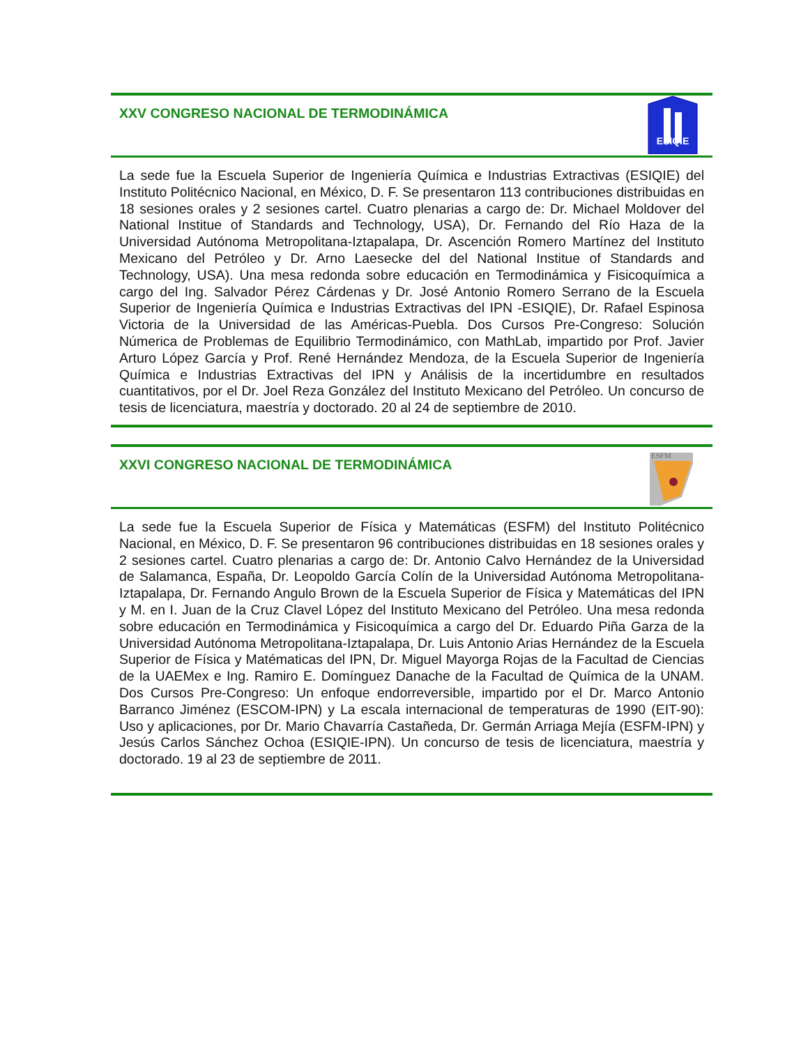XXV CONGRESO NACIONAL DE TERMODINÁMICA
ESIQIE
La sede fue la Escuela Superior de Ingeniería Química e Industrias Extractivas (ESIQIE) del Instituto Politécnico Nacional, en México, D. F. Se presentaron 113 contribuciones distribuidas en 18 sesiones orales y 2 sesiones cartel. Cuatro plenarias a cargo de: Dr. Michael Moldover del National Institue of Standards and Technology, USA), Dr. Fernando del Río Haza de la Universidad Autónoma Metropolitana-Iztapalapa, Dr. Ascención Romero Martínez del Instituto Mexicano del Petróleo y Dr. Arno Laesecke del del National Institue of Standards and Technology, USA). Una mesa redonda sobre educación en Termodinámica y Fisicoquímica a cargo del Ing. Salvador Pérez Cárdenas y Dr. José Antonio Romero Serrano de la Escuela Superior de Ingeniería Química e Industrias Extractivas del IPN -ESIQIE), Dr. Rafael Espinosa Victoria de la Universidad de las Américas-Puebla. Dos Cursos Pre-Congreso: Solución Númerica de Problemas de Equilibrio Termodinámico, con MathLab, impartido por Prof. Javier Arturo López García y Prof. René Hernández Mendoza, de la Escuela Superior de Ingeniería Química e Industrias Extractivas del IPN y Análisis de la incertidumbre en resultados cuantitativos, por el Dr. Joel Reza González del Instituto Mexicano del Petróleo. Un concurso de tesis de licenciatura, maestría y doctorado. 20 al 24 de septiembre de 2010.
XXVI CONGRESO NACIONAL DE TERMODINÁMICA
ESFM
La sede fue la Escuela Superior de Física y Matemáticas (ESFM) del Instituto Politécnico Nacional, en México, D. F. Se presentaron 96 contribuciones distribuidas en 18 sesiones orales y 2 sesiones cartel. Cuatro plenarias a cargo de: Dr. Antonio Calvo Hernández de la Universidad de Salamanca, España, Dr. Leopoldo García Colín de la Universidad Autónoma Metropolitana-Iztapalapa, Dr. Fernando Angulo Brown de la Escuela Superior de Física y Matemáticas del IPN y M. en I. Juan de la Cruz Clavel López del Instituto Mexicano del Petróleo. Una mesa redonda sobre educación en Termodinámica y Fisicoquímica a cargo del Dr. Eduardo Piña Garza de la Universidad Autónoma Metropolitana-Iztapalapa, Dr. Luis Antonio Arias Hernández de la Escuela Superior de Física y Matématicas del IPN, Dr. Miguel Mayorga Rojas de la Facultad de Ciencias de la UAEMex e Ing. Ramiro E. Domínguez Danache de la Facultad de Química de la UNAM. Dos Cursos Pre-Congreso: Un enfoque endorreversible, impartido por el Dr. Marco Antonio Barranco Jiménez (ESCOM-IPN) y La escala internacional de temperaturas de 1990 (EIT-90): Uso y aplicaciones, por Dr. Mario Chavarría Castañeda, Dr. Germán Arriaga Mejía (ESFM-IPN) y Jesús Carlos Sánchez Ochoa (ESIQIE-IPN). Un concurso de tesis de licenciatura, maestría y doctorado. 19 al 23 de septiembre de 2011.